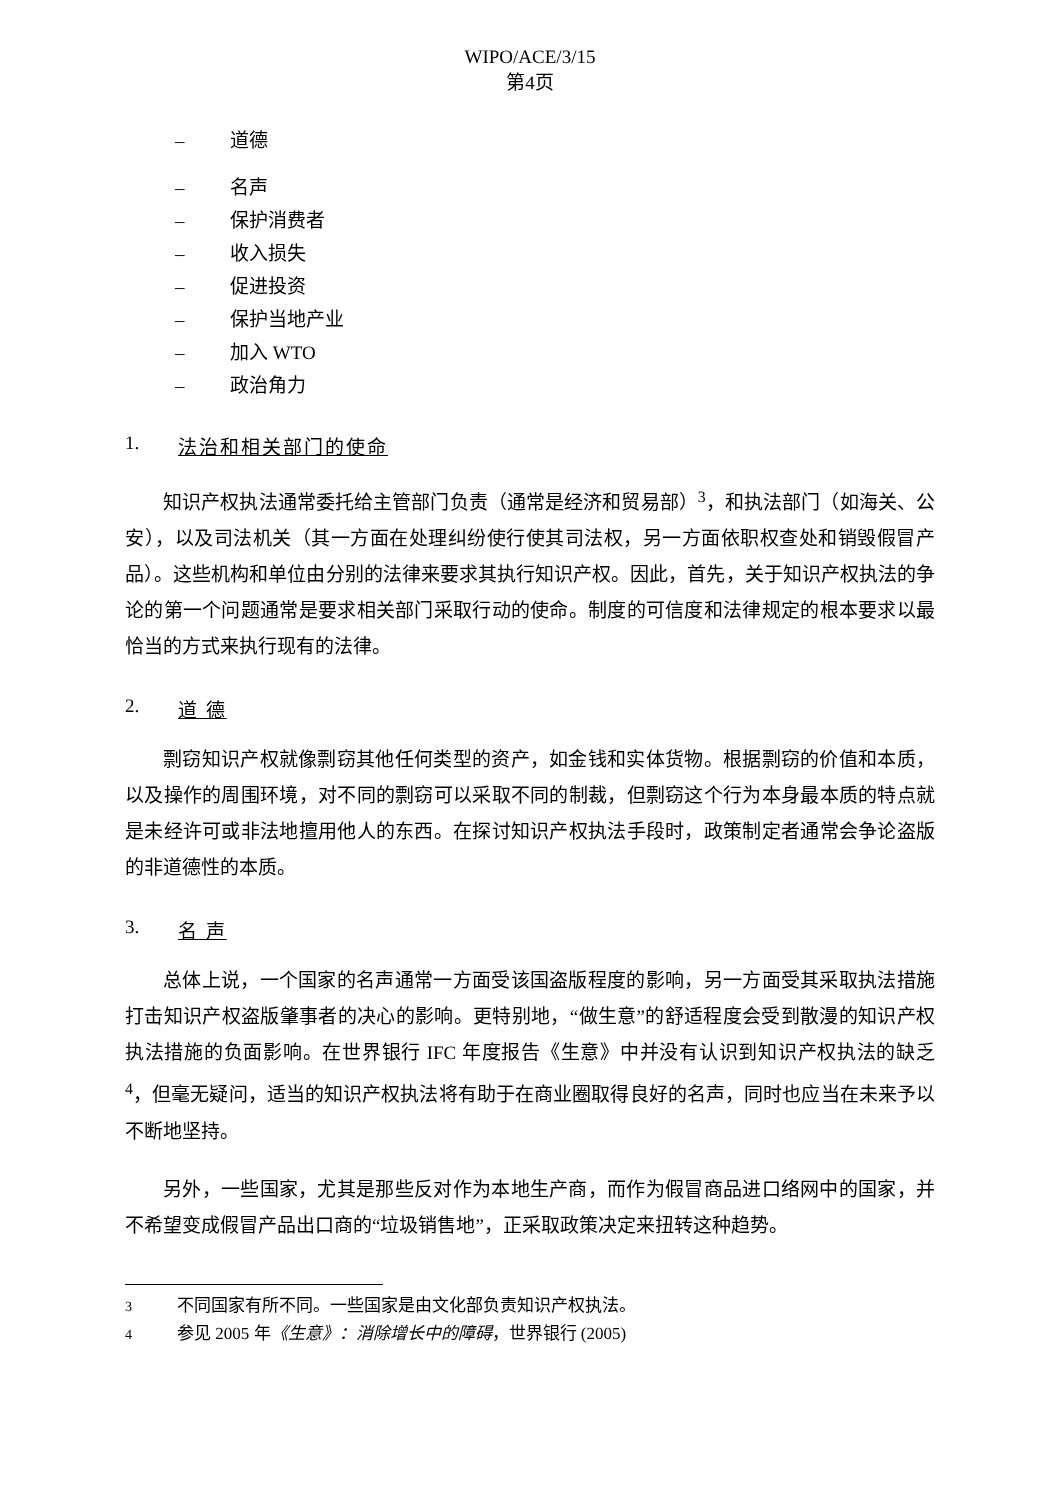WIPO/ACE/3/15
第4页
– 道德
– 名声
– 保护消费者
– 收入损失
– 促进投资
– 保护当地产业
– 加入 WTO
– 政治角力
1. 法治和相关部门的使命
知识产权执法通常委托给主管部门负责（通常是经济和贸易部）<sup>3</sup>，和执法部门（如海关、公安），以及司法机关（其一方面在处理纠纷使行使其司法权，另一方面依职权查处和销毁假冒产品）。这些机构和单位由分别的法律来要求其执行知识产权。因此，首先，关于知识产权执法的争论的第一个问题通常是要求相关部门采取行动的使命。制度的可信度和法律规定的根本要求以最恰当的方式来执行现有的法律。
2. 道 德
剽窃知识产权就像剽窃其他任何类型的资产，如金钱和实体货物。根据剽窃的价值和本质，以及操作的周围环境，对不同的剽窃可以采取不同的制裁，但剽窃这个行为本身最本质的特点就是未经许可或非法地擅用他人的东西。在探讨知识产权执法手段时，政策制定者通常会争论盗版的非道德性的本质。
3. 名 声
总体上说，一个国家的名声通常一方面受该国盗版程度的影响，另一方面受其采取执法措施打击知识产权盗版肇事者的决心的影响。更特别地，“做生意”的舒适程度会受到散漫的知识产权执法措施的负面影响。在世界银行 IFC 年度报告《生意》中并没有认识到知识产权执法的缺乏 <sup>4</sup>，但毫无疑问，适当的知识产权执法将有助于在商业圈取得良好的名声，同时也应当在未来予以不断地坚持。
另外，一些国家，尤其是那些反对作为本地生产商，而作为假冒商品进口络网中的国家，并不希望变成假冒产品出口商的“垃圾销售地”，正采取政策决定来扭转这种趋势。
<sup>3</sup> 不同国家有所不同。一些国家是由文化部负责知识产权执法。
<sup>4</sup> 参见 2005 年《生意》：消除增长中的障碍，世界银行 (2005)